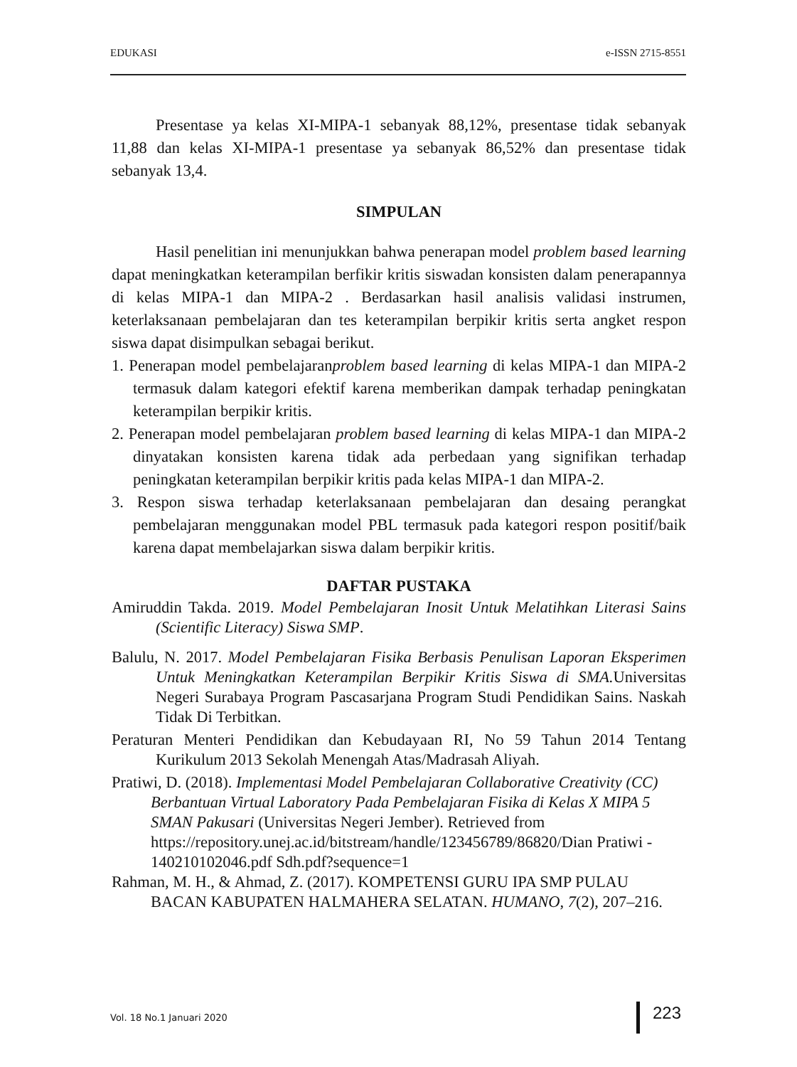EDUKASI e-ISSN 2715-8551
Presentase ya kelas XI-MIPA-1 sebanyak 88,12%, presentase tidak sebanyak 11,88 dan kelas XI-MIPA-1 presentase ya sebanyak 86,52% dan presentase tidak sebanyak 13,4.
SIMPULAN
Hasil penelitian ini menunjukkan bahwa penerapan model problem based learning dapat meningkatkan keterampilan berfikir kritis siswadan konsisten dalam penerapannya di kelas MIPA-1 dan MIPA-2 . Berdasarkan hasil analisis validasi instrumen, keterlaksanaan pembelajaran dan tes keterampilan berpikir kritis serta angket respon siswa dapat disimpulkan sebagai berikut.
1. Penerapan model pembelajaranproblem based learning di kelas MIPA-1 dan MIPA-2 termasuk dalam kategori efektif karena memberikan dampak terhadap peningkatan keterampilan berpikir kritis.
2. Penerapan model pembelajaran problem based learning di kelas MIPA-1 dan MIPA-2 dinyatakan konsisten karena tidak ada perbedaan yang signifikan terhadap peningkatan keterampilan berpikir kritis pada kelas MIPA-1 dan MIPA-2.
3. Respon siswa terhadap keterlaksanaan pembelajaran dan desaing perangkat pembelajaran menggunakan model PBL termasuk pada kategori respon positif/baik karena dapat membelajarkan siswa dalam berpikir kritis.
DAFTAR PUSTAKA
Amiruddin Takda. 2019. Model Pembelajaran Inosit Untuk Melatihkan Literasi Sains (Scientific Literacy) Siswa SMP.
Balulu, N. 2017. Model Pembelajaran Fisika Berbasis Penulisan Laporan Eksperimen Untuk Meningkatkan Keterampilan Berpikir Kritis Siswa di SMA. Universitas Negeri Surabaya Program Pascasarjana Program Studi Pendidikan Sains. Naskah Tidak Di Terbitkan.
Peraturan Menteri Pendidikan dan Kebudayaan RI, No 59 Tahun 2014 Tentang Kurikulum 2013 Sekolah Menengah Atas/Madrasah Aliyah.
Pratiwi, D. (2018). Implementasi Model Pembelajaran Collaborative Creativity (CC) Berbantuan Virtual Laboratory Pada Pembelajaran Fisika di Kelas X MIPA 5 SMAN Pakusari (Universitas Negeri Jember). Retrieved from https://repository.unej.ac.id/bitstream/handle/123456789/86820/Dian Pratiwi - 140210102046.pdf Sdh.pdf?sequence=1
Rahman, M. H., & Ahmad, Z. (2017). KOMPETENSI GURU IPA SMP PULAU BACAN KABUPATEN HALMAHERA SELATAN. HUMANO, 7(2), 207–216.
Vol. 18 No.1 Januari 2020 223